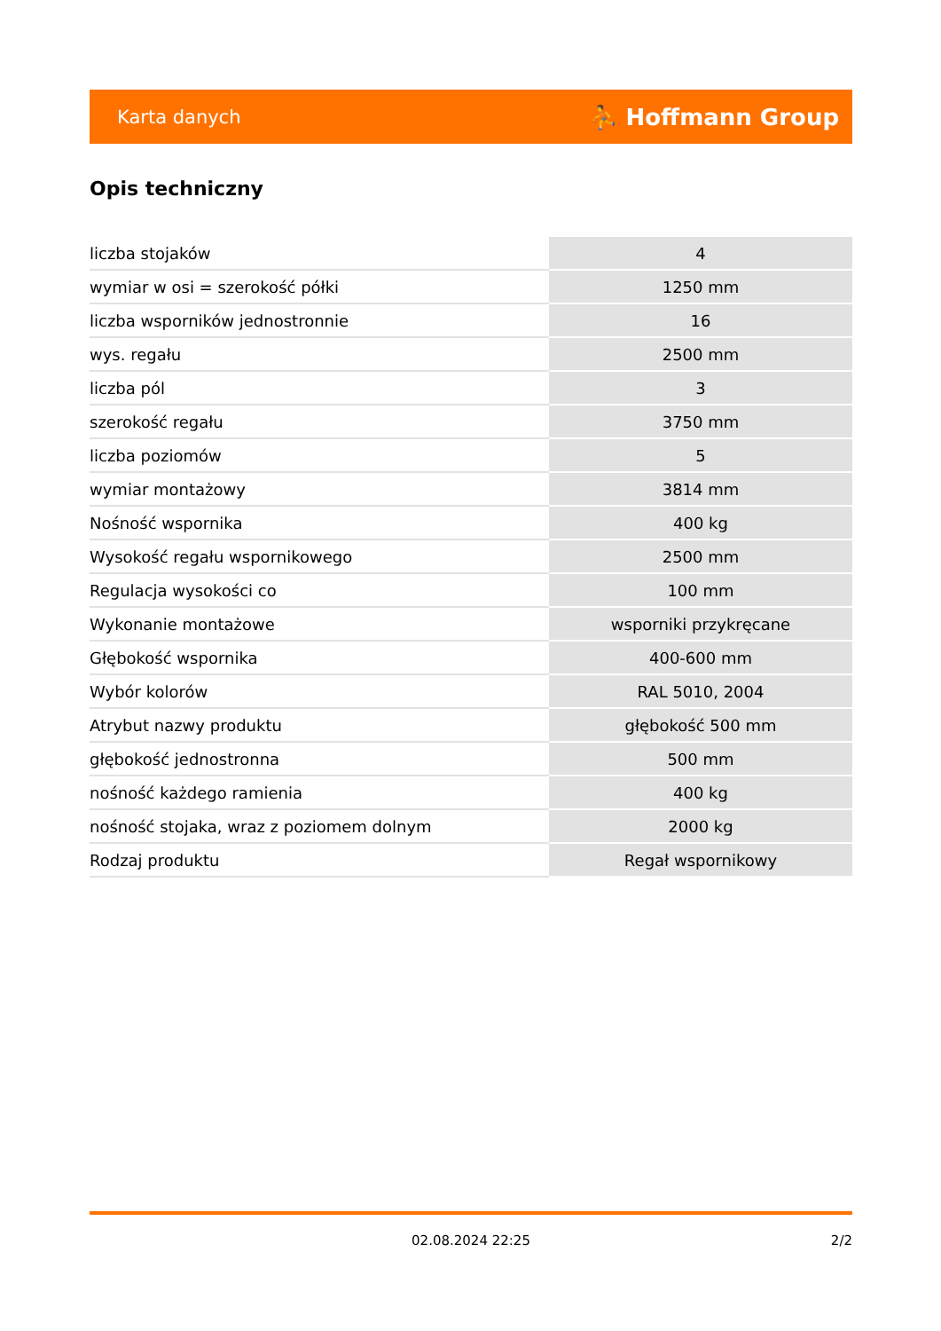Karta danych
⛹ Hoffmann Group
Opis techniczny
| liczba stojaków | 4 |
| wymiar w osi = szerokość półki | 1250 mm |
| liczba wsporników jednostronnie | 16 |
| wys. regału | 2500 mm |
| liczba pól | 3 |
| szerokość regału | 3750 mm |
| liczba poziomów | 5 |
| wymiar montażowy | 3814 mm |
| Nośność wspornika | 400 kg |
| Wysokość regału wspornikowego | 2500 mm |
| Regulacja wysokości co | 100 mm |
| Wykonanie montażowe | wsporniki przykręcane |
| Głębokość wspornika | 400-600 mm |
| Wybór kolorów | RAL 5010, 2004 |
| Atrybut nazwy produktu | głębokość 500 mm |
| głębokość jednostronna | 500 mm |
| nośność każdego ramienia | 400 kg |
| nośność stojaka, wraz z poziomem dolnym | 2000 kg |
| Rodzaj produktu | Regał wspornikowy |
02.08.2024 22:25 2/2